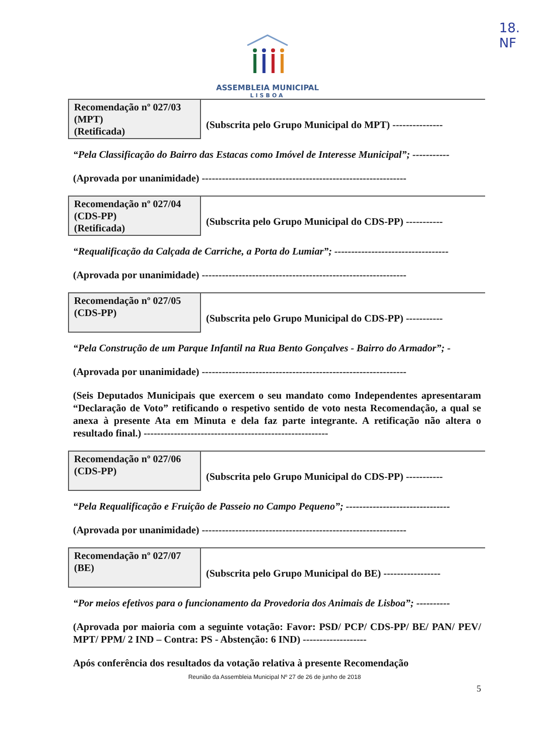18.
NF
ASSEMBLEIA MUNICIPAL
LISBOA
| Recomendação nº 027/03 (MPT) (Retificada) | (Subscrita pelo Grupo Municipal do MPT) --------------- |
“Pela Classificação do Bairro das Estacas como Imóvel de Interesse Municipal”; -----------
(Aprovada por unanimidade) -------------------------------------------------------------
| Recomendação nº 027/04 (CDS-PP) (Retificada) | (Subscrita pelo Grupo Municipal do CDS-PP) ----------- |
“Requalificação da Calçada de Carriche, a Porta do Lumiar”; ----------------------------------
(Aprovada por unanimidade) -------------------------------------------------------------
| Recomendação nº 027/05 (CDS-PP) | (Subscrita pelo Grupo Municipal do CDS-PP) ----------- |
“Pela Construção de um Parque Infantil na Rua Bento Gonçalves - Bairro do Armador”; -
(Aprovada por unanimidade) -------------------------------------------------------------
(Seis Deputados Municipais que exercem o seu mandato como Independentes apresentaram “Declaração de Voto” retificando o respetivo sentido de voto nesta Recomendação, a qual se anexa à presente Ata em Minuta e dela faz parte integrante. A retificação não altera o resultado final.) -------------------------------------------------------
| Recomendação nº 027/06 (CDS-PP) | (Subscrita pelo Grupo Municipal do CDS-PP) ----------- |
“Pela Requalificação e Fruição de Passeio no Campo Pequeno”; -------------------------------
(Aprovada por unanimidade) -------------------------------------------------------------
| Recomendação nº 027/07 (BE) | (Subscrita pelo Grupo Municipal do BE) ----------------- |
“Por meios efetivos para o funcionamento da Provedoria dos Animais de Lisboa”; ----------
(Aprovada por maioria com a seguinte votação: Favor: PSD/ PCP/ CDS-PP/ BE/ PAN/ PEV/ MPT/ PPM/ 2 IND – Contra: PS - Abstenção: 6 IND) -------------------
Após conferência dos resultados da votação relativa à presente Recomendação
Reunião da Assembleia Municipal Nº 27 de 26 de junho de 2018
5